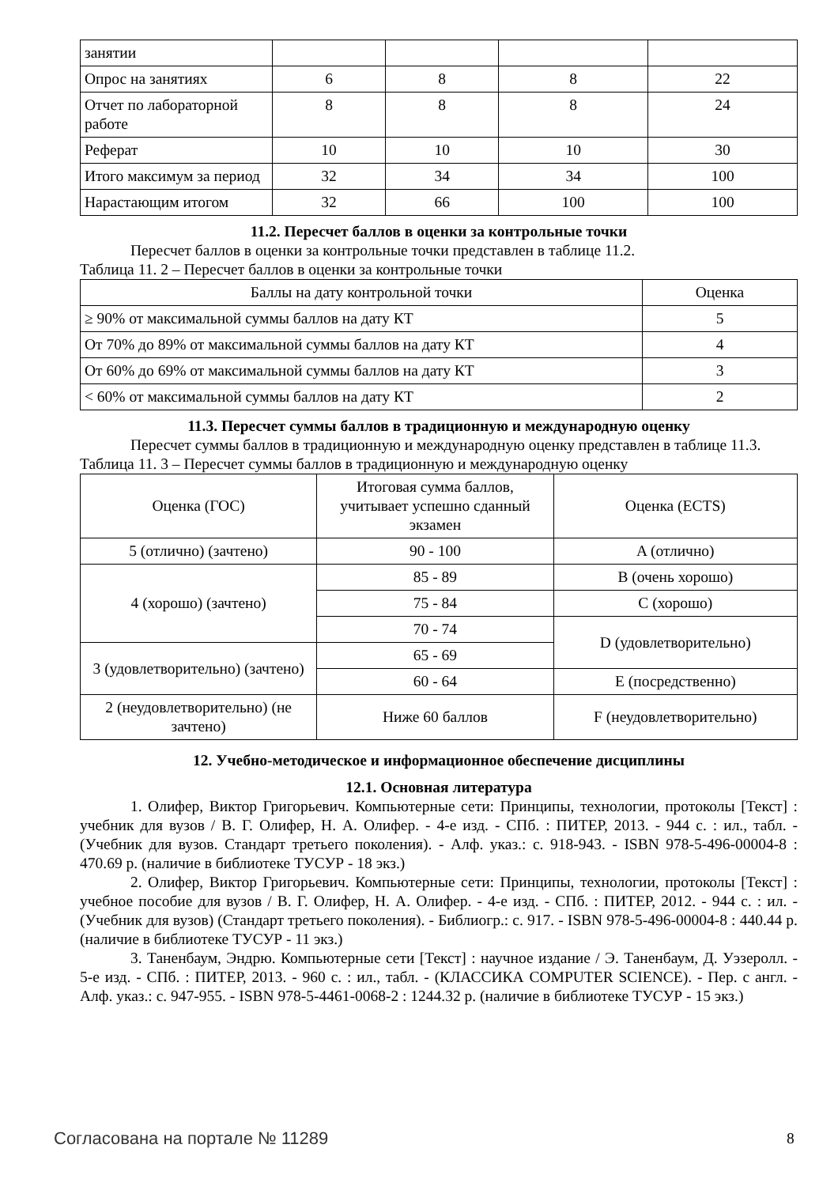| занятии | | | | |
| Опрос на занятиях | 6 | 8 | 8 | 22 |
| Отчет по лабораторной работе | 8 | 8 | 8 | 24 |
| Реферат | 10 | 10 | 10 | 30 |
| Итого максимум за период | 32 | 34 | 34 | 100 |
| Нарастающим итогом | 32 | 66 | 100 | 100 |
11.2. Пересчет баллов в оценки за контрольные точки
Пересчет баллов в оценки за контрольные точки представлен в таблице 11.2.
Таблица 11. 2 – Пересчет баллов в оценки за контрольные точки
| Баллы на дату контрольной точки | Оценка |
| --- | --- |
| ≥ 90% от максимальной суммы баллов на дату КТ | 5 |
| От 70% до 89% от максимальной суммы баллов на дату КТ | 4 |
| От 60% до 69% от максимальной суммы баллов на дату КТ | 3 |
| < 60% от максимальной суммы баллов на дату КТ | 2 |
11.3. Пересчет суммы баллов в традиционную и международную оценку
Пересчет суммы баллов в традиционную и международную оценку представлен в таблице 11.3.
Таблица 11. 3 – Пересчет суммы баллов в традиционную и международную оценку
| Оценка (ГОС) | Итоговая сумма баллов, учитывает успешно сданный экзамен | Оценка (ECTS) |
| 5 (отлично) (зачтено) | 90 - 100 | A (отлично) |
| 4 (хорошо) (зачтено) | 85 - 89 | B (очень хорошо) |
| | 75 - 84 | C (хорошо) |
| | 70 - 74 | D (удовлетворительно) |
| 3 (удовлетворительно) (зачтено) | 65 - 69 | |
| | 60 - 64 | E (посредственно) |
| 2 (неудовлетворительно) (не зачтено) | Ниже 60 баллов | F (неудовлетворительно) |
12. Учебно-методическое и информационное обеспечение дисциплины
12.1. Основная литература
1. Олифер, Виктор Григорьевич. Компьютерные сети: Принципы, технологии, протоколы [Текст] : учебник для вузов / В. Г. Олифер, Н. А. Олифер. - 4-е изд. - СПб. : ПИТЕР, 2013. - 944 с. : ил., табл. - (Учебник для вузов. Стандарт третьего поколения). - Алф. указ.: с. 918-943. - ISBN 978-5-496-00004-8 : 470.69 р. (наличие в библиотеке ТУСУР - 18 экз.)
2. Олифер, Виктор Григорьевич. Компьютерные сети: Принципы, технологии, протоколы [Текст] : учебное пособие для вузов / В. Г. Олифер, Н. А. Олифер. - 4-е изд. - СПб. : ПИТЕР, 2012. - 944 с. : ил. - (Учебник для вузов) (Стандарт третьего поколения). - Библиогр.: с. 917. - ISBN 978-5-496-00004-8 : 440.44 р. (наличие в библиотеке ТУСУР - 11 экз.)
3. Таненбаум, Эндрю. Компьютерные сети [Текст] : научное издание / Э. Таненбаум, Д. Уэзеролл. - 5-е изд. - СПб. : ПИТЕР, 2013. - 960 с. : ил., табл. - (КЛАССИКА COMPUTER SCIENCE). - Пер. с англ. - Алф. указ.: с. 947-955. - ISBN 978-5-4461-0068-2 : 1244.32 р. (наличие в библиотеке ТУСУР - 15 экз.)
Согласована на портале № 11289 8